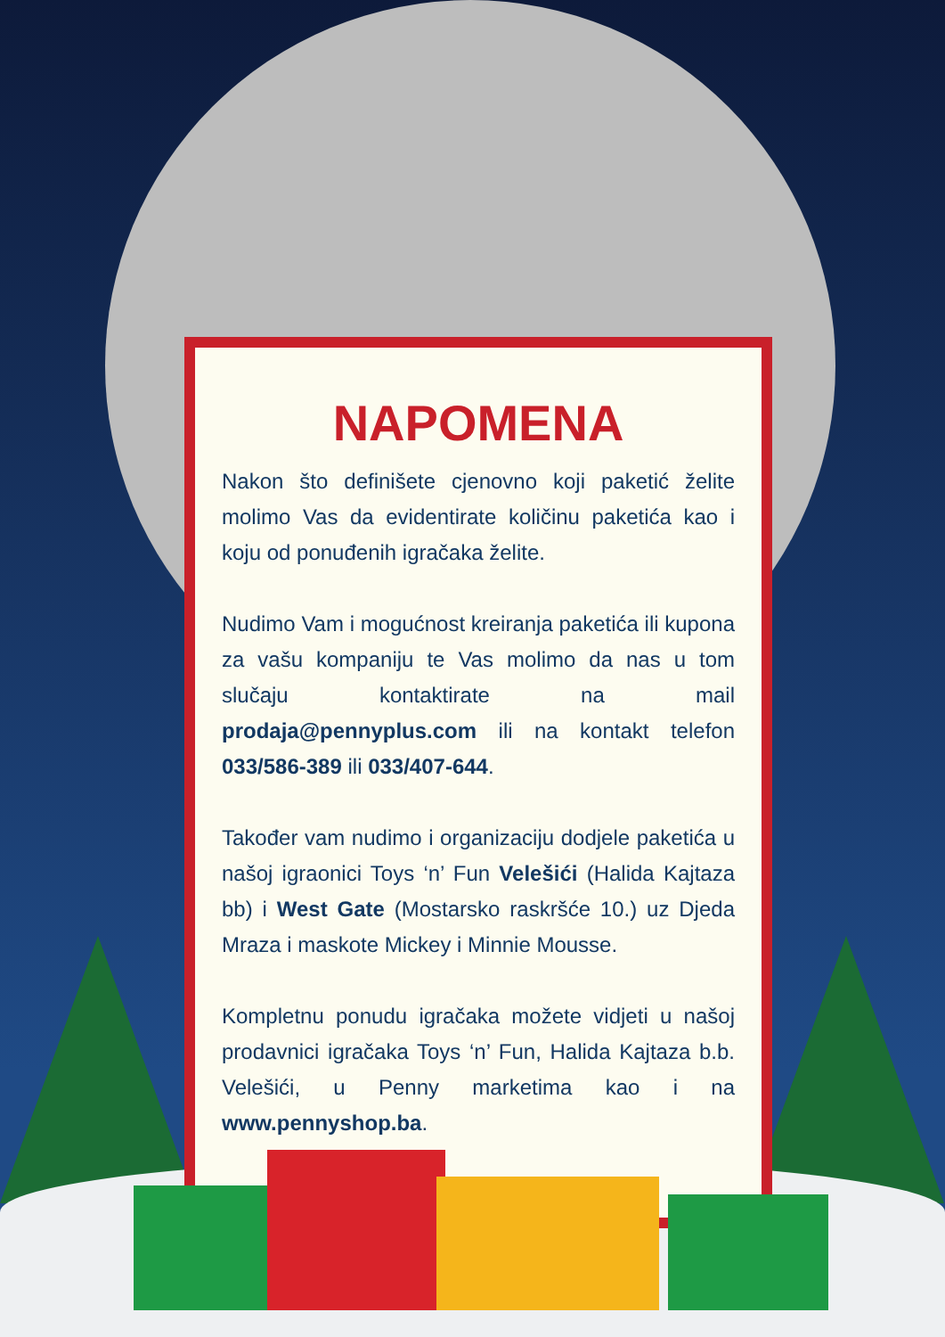NAPOMENA
Nakon što definišete cjenovno koji paketić želite molimo Vas da evidentirate količinu paketića kao i koju od ponuđenih igračaka želite.
Nudimo Vam i mogućnost kreiranja paketića ili kupona za vašu kompaniju te Vas molimo da nas u tom slučaju kontaktirate na mail prodaja@pennyplus.com ili na kontakt telefon 033/586-389 ili 033/407-644.
Također vam nudimo i organizaciju dodjele paketića u našoj igraonici Toys ‘n’ Fun Velešići (Halida Kajtaza bb) i West Gate (Mostarsko raskršće 10.) uz Djeda Mraza i maskote Mickey i Minnie Mousse.
Kompletnu ponudu igračaka možete vidjeti u našoj prodavnici igračaka Toys ‘n’ Fun, Halida Kajtaza b.b. Velešići, u Penny marketima kao i na www.pennyshop.ba.